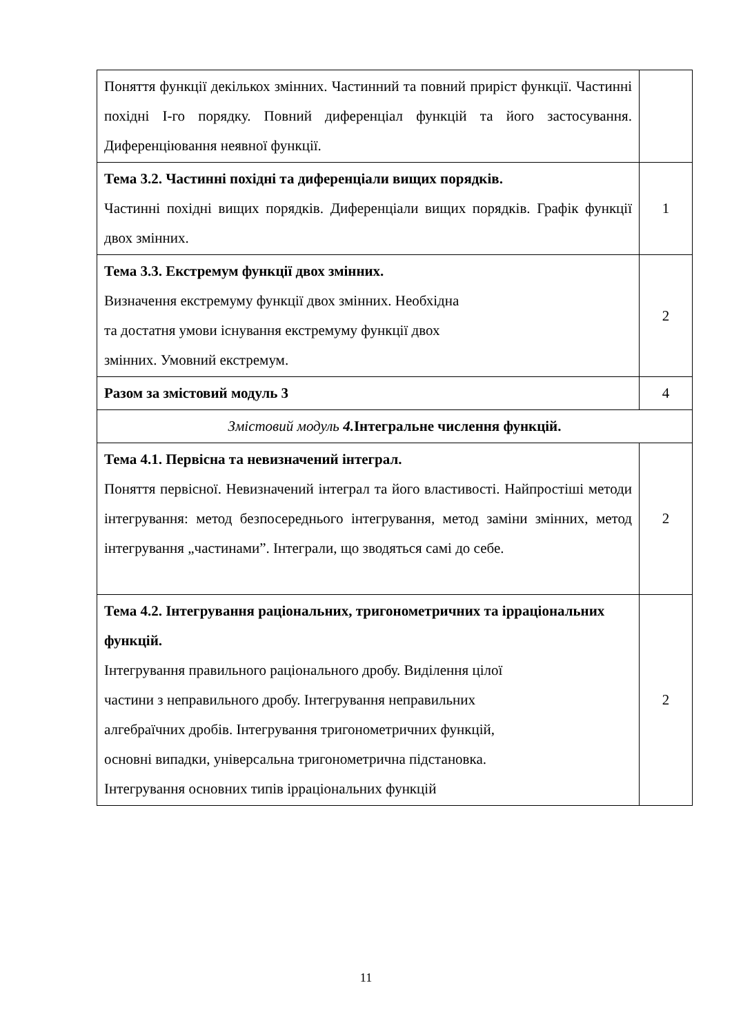| Поняття функції декількох змінних. Частинний та повний приріст функції. Частинні похідні І-го порядку. Повний диференціал функцій та його застосування. Диференціювання неявної функції. | |
| Тема 3.2. Частинні похідні та диференціали вищих порядків. Частинні похідні вищих порядків. Диференціали вищих порядків. Графік функції двох змінних. | 1 |
| Тема 3.3. Екстремум функції двох змінних. Визначення екстремуму функції двох змінних. Необхідна та достатня умови існування екстремуму функції двох змінних. Умовний екстремум. | 2 |
| Разом за змістовий модуль 3 | 4 |
| Змістовий модуль 4. Інтегральне числення функцій. | |
| Тема 4.1. Первісна та невизначений інтеграл. Поняття первісної. Невизначений інтеграл та його властивості. Найпростіші методи інтегрування: метод безпосереднього інтегрування, метод заміни змінних, метод інтегрування „частинами”. Інтеграли, що зводяться самі до себе. | 2 |
| Тема 4.2. Інтегрування раціональних, тригонометричних та ірраціональних функцій. Інтегрування правильного раціонального дробу. Виділення цілої частини з неправильного дробу. Інтегрування неправильних алгебраїчних дробів. Інтегрування тригонометричних функцій, основні випадки, універсальна тригонометрична підстановка. Інтегрування основних типів ірраціональних функцій | 2 |
11